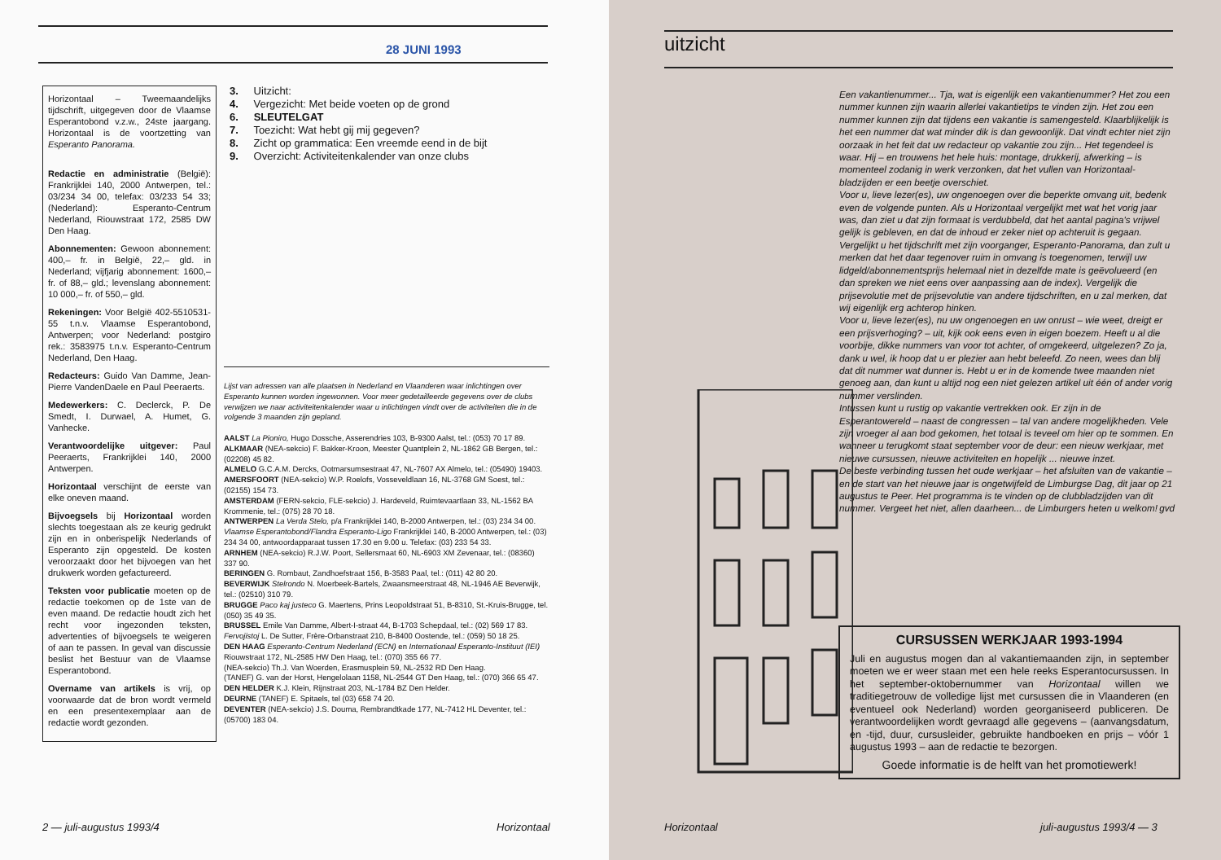28 JUNI 1993
Horizontaal – Tweemaandelijks tijdschrift, uitgegeven door de Vlaamse Esperantobond v.z.w., 24ste jaargang. Horizontaal is de voortzetting van Esperanto Panorama.
Redactie en administratie (België): Frankrijklei 140, 2000 Antwerpen, tel.: 03/234 34 00, telefax: 03/233 54 33; (Nederland): Esperanto-Centrum Nederland, Riouwstraat 172, 2585 DW Den Haag.
Abonnementen: Gewoon abonnement: 400,– fr. in België, 22,– gld. in Nederland; vijfjarig abonnement: 1600,– fr. of 88,– gld.; levenslang abonnement: 10 000,– fr. of 550,– gld.
Rekeningen: Voor België 402-5510531-55 t.n.v. Vlaamse Esperantobond, Antwerpen; voor Nederland: postgiro rek.: 3583975 t.n.v. Esperanto-Centrum Nederland, Den Haag.
Redacteurs: Guido Van Damme, Jean-Pierre VandenDaele en Paul Peeraerts.
Medewerkers: C. Declerck, P. De Smedt, I. Durwael, A. Humet, G. Vanhecke.
Verantwoordelijke uitgever: Paul Peeraerts, Frankrijklei 140, 2000 Antwerpen.
Horizontaal verschijnt de eerste van elke oneven maand.
Bijvoegsels bij Horizontaal worden slechts toegestaan als ze keurig gedrukt zijn en in onberispelijk Nederlands of Esperanto zijn opgesteld. De kosten veroorzaakt door het bijvoegen van het drukwerk worden gefactureerd.
Teksten voor publicatie moeten op de redactie toekomen op de 1ste van de even maand. De redactie houdt zich het recht voor ingezonden teksten, advertenties of bijvoegsels te weigeren of aan te passen. In geval van discussie beslist het Bestuur van de Vlaamse Esperantobond.
Overname van artikels is vrij, op voorwaarde dat de bron wordt vermeld en een presentexemplaar aan de redactie wordt gezonden.
3. Uitzicht:
4. Vergezicht: Met beide voeten op de grond
6. SLEUTELGAT
7. Toezicht: Wat hebt gij mij gegeven?
8. Zicht op grammatica: Een vreemde eend in de bijt
9. Overzicht: Activiteitenkalender van onze clubs
Lijst van adressen van alle plaatsen in Nederland en Vlaanderen waar inlichtingen over Esperanto kunnen worden ingewonnen. Voor meer gedetailleerde gegevens over de clubs verwijzen we naar activiteitenkalender waar u inlichtingen vindt over de activiteiten die in de volgende 3 maanden zijn gepland.
AALST La Pioniro, Hugo Dossche, Asserendries 103, B-9300 Aalst, tel.: (053) 70 17 89.
ALKMAAR (NEA-sekcio) F. Bakker-Kroon, Meester Quantplein 2, NL-1862 GB Bergen, tel.: (02208) 45 82.
ALMELO G.C.A.M. Dercks, Ootmarsumsestraat 47, NL-7607 AX Almelo, tel.: (05490) 19403.
AMERSFOORT (NEA-sekcio) W.P. Roelofs, Vosseveldlaan 16, NL-3768 GM Soest, tel.: (02155) 154 73.
AMSTERDAM (FERN-sekcio, FLE-sekcio) J. Hardeveld, Ruimtevaartlaan 33, NL-1562 BA Krommenie, tel.: (075) 28 70 18.
ANTWERPEN La Verda Stelo, p/a Frankrijklei 140, B-2000 Antwerpen, tel.: (03) 234 34 00.
Vlaamse Esperantobond/Flandra Esperanto-Ligo Frankrijklei 140, B-2000 Antwerpen, tel.: (03) 234 34 00, antwoordapparaat tussen 17.30 en 9.00 u. Telefax: (03) 233 54 33.
ARNHEM (NEA-sekcio) R.J.W. Poort, Sellersmaat 60, NL-6903 XM Zevenaar, tel.: (08360) 337 90.
BERINGEN G. Rombaut, Zandhoefstraat 156, B-3583 Paal, tel.: (011) 42 80 20.
BEVERWIJK Stelrondo N. Moerbeek-Bartels, Zwaansmeerstraat 48, NL-1946 AE Beverwijk, tel.: (02510) 310 79.
BRUGGE Paco kaj justeco G. Maertens, Prins Leopoldstraat 51, B-8310, St.-Kruis-Brugge, tel. (050) 35 49 35.
BRUSSEL Emile Van Damme, Albert-I-straat 44, B-1703 Schepdaal, tel.: (02) 569 17 83.
Fervojistoj L. De Sutter, Frère-Orbanstraat 210, B-8400 Oostende, tel.: (059) 50 18 25.
DEN HAAG Esperanto-Centrum Nederland (ECN) en Internationaal Esperanto-Instituut (IEI) Riouwstraat 172, NL-2585 HW Den Haag, tel.: (070) 355 66 77.
(NEA-sekcio) Th.J. Van Woerden, Erasmusplein 59, NL-2532 RD Den Haag.
(TANEF) G. van der Horst, Hengelolaan 1158, NL-2544 GT Den Haag, tel.: (070) 366 65 47.
DEN HELDER K.J. Klein, Rijnstraat 203, NL-1784 BZ Den Helder.
DEURNE (TANEF) E. Spitaels, tel (03) 658 74 20.
DEVENTER (NEA-sekcio) J.S. Douma, Rembrandtkade 177, NL-7412 HL Deventer, tel.: (05700) 183 04.
2 — juli-augustus 1993/4 Horizontaal
uitzicht
Een vakantienummer... Tja, wat is eigenlijk een vakantienummer? Het zou een nummer kunnen zijn waarin allerlei vakantietips te vinden zijn. Het zou een nummer kunnen zijn dat tijdens een vakantie is samengesteld. Klaarblijkelijk is het een nummer dat wat minder dik is dan gewoonlijk. Dat vindt echter niet zijn oorzaak in het feit dat uw redacteur op vakantie zou zijn... Het tegendeel is waar. Hij – en trouwens het hele huis: montage, drukkerij, afwerking – is momenteel zodanig in werk verzonken, dat het vullen van Horizontaal-bladzijden er een beetje overschiet.
Voor u, lieve lezer(es), uw ongenoegen over die beperkte omvang uit, bedenk even de volgende punten. Als u Horizontaal vergelijkt met wat het vorig jaar was, dan ziet u dat zijn formaat is verdubbeld, dat het aantal pagina's vrijwel gelijk is gebleven, en dat de inhoud er zeker niet op achteruit is gegaan. Vergelijkt u het tijdschrift met zijn voorganger, Esperanto-Panorama, dan zult u merken dat het daar tegenover ruim in omvang is toegenomen, terwijl uw lidgeld/abonnementsprijs helemaal niet in dezelfde mate is geëvolueerd (en dan spreken we niet eens over aanpassing aan de index). Vergelijk die prijsevolutie met de prijsevolutie van andere tijdschriften, en u zal merken, dat wij eigenlijk erg achterop hinken.
Voor u, lieve lezer(es), nu uw ongenoegen en uw onrust – wie weet, dreigt er een prijsverhoging? – uit, kijk ook eens even in eigen boezem. Heeft u al die voorbije, dikke nummers van voor tot achter, of omgekeerd, uitgelezen? Zo ja, dank u wel, ik hoop dat u er plezier aan hebt beleefd. Zo neen, wees dan blij dat dit nummer wat dunner is. Hebt u er in de komende twee maanden niet genoeg aan, dan kunt u altijd nog een niet gelezen artikel uit één of ander vorig nummer verslinden.
Intussen kunt u rustig op vakantie vertrekken ook. Er zijn in de Esperantowereld – naast de congressen – tal van andere mogelijkheden. Vele zijn vroeger al aan bod gekomen, het totaal is teveel om hier op te sommen. En wanneer u terugkomt staat september voor de deur: een nieuw werkjaar, met nieuwe cursussen, nieuwe activiteiten en hopelijk ... nieuwe inzet.
De beste verbinding tussen het oude werkjaar – het afsluiten van de vakantie – en de start van het nieuwe jaar is ongetwijfeld de Limburgse Dag, dit jaar op 21 augustus te Peer. Het programma is te vinden op de clubbladzijden van dit nummer. Vergeet het niet, allen daarheen... de Limburgers heten u welkom! gvd
CURSUSSEN WERKJAAR 1993-1994
Juli en augustus mogen dan al vakantiemaanden zijn, in september moeten we er weer staan met een hele reeks Esperantocursussen. In het september-oktobernummer van Horizontaal willen we traditiegetrouw de volledige lijst met cursussen die in Vlaanderen (en eventueel ook Nederland) worden georganiseerd publiceren. De verantwoordelijken wordt gevraagd alle gegevens – (aanvangsdatum, en -tijd, duur, cursusleider, gebruikte handboeken en prijs – vóór 1 augustus 1993 – aan de redactie te bezorgen.
Goede informatie is de helft van het promotiewerk!
Horizontaal juli-augustus 1993/4 — 3